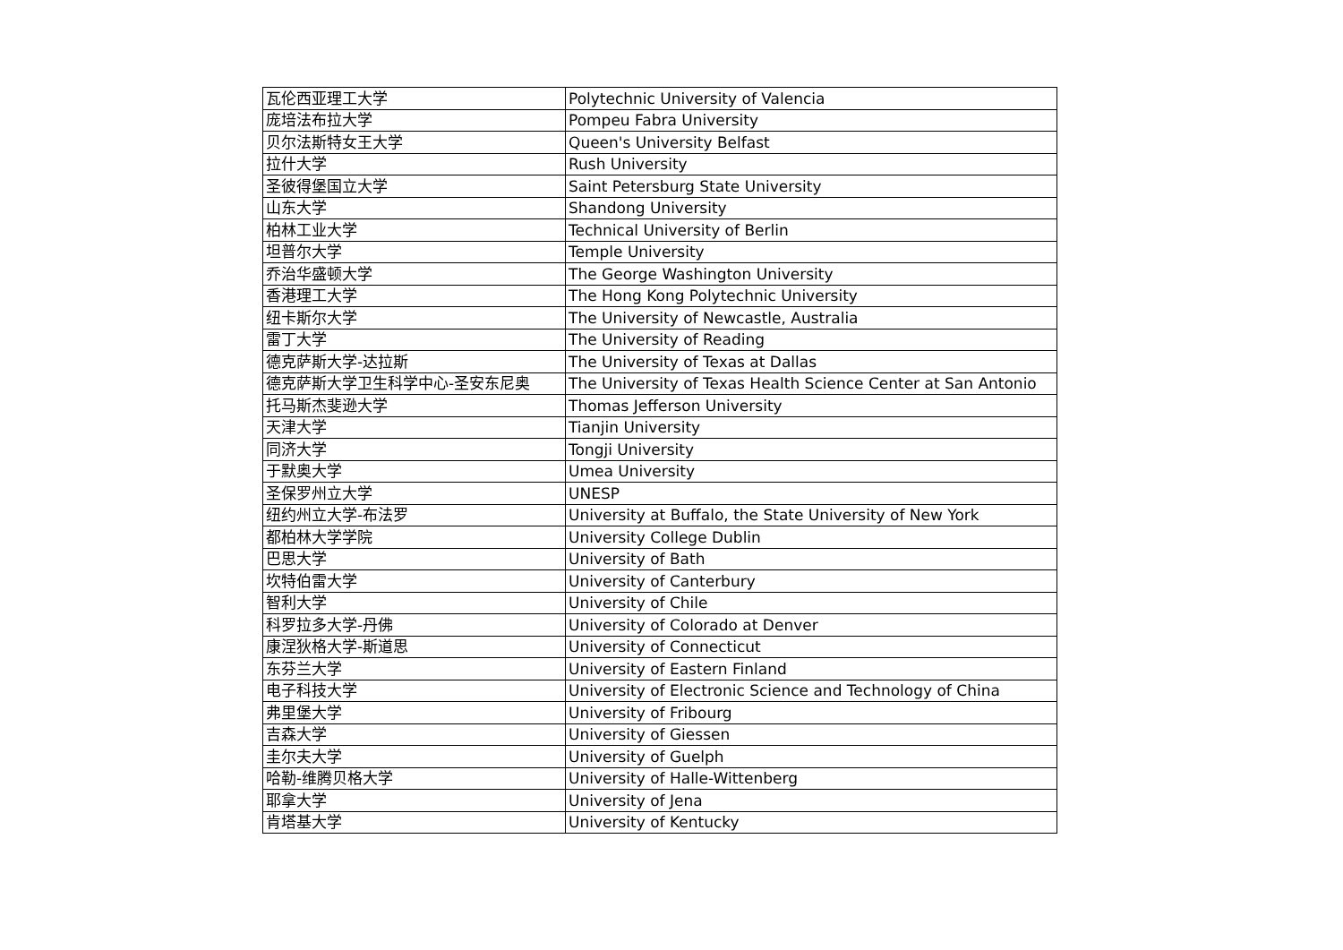| 瓦伦西亚理工大学 | Polytechnic University of Valencia |
| 庞培法布拉大学 | Pompeu Fabra University |
| 贝尔法斯特女王大学 | Queen's University Belfast |
| 拉什大学 | Rush University |
| 圣彼得堡国立大学 | Saint Petersburg State University |
| 山东大学 | Shandong University |
| 柏林工业大学 | Technical University of Berlin |
| 坦普尔大学 | Temple University |
| 乔治华盛顿大学 | The George Washington University |
| 香港理工大学 | The Hong Kong Polytechnic University |
| 纽卡斯尔大学 | The University of Newcastle, Australia |
| 雷丁大学 | The University of Reading |
| 德克萨斯大学-达拉斯 | The University of Texas at Dallas |
| 德克萨斯大学卫生科学中心-圣安东尼奥 | The University of Texas Health Science Center at San Antonio |
| 托马斯杰斐逊大学 | Thomas Jefferson University |
| 天津大学 | Tianjin University |
| 同济大学 | Tongji University |
| 于默奥大学 | Umea University |
| 圣保罗州立大学 | UNESP |
| 纽约州立大学-布法罗 | University at Buffalo, the State University of New York |
| 都柏林大学学院 | University College Dublin |
| 巴思大学 | University of Bath |
| 坎特伯雷大学 | University of Canterbury |
| 智利大学 | University of Chile |
| 科罗拉多大学-丹佛 | University of Colorado at Denver |
| 康涅狄格大学-斯道思 | University of Connecticut |
| 东芬兰大学 | University of Eastern Finland |
| 电子科技大学 | University of Electronic Science and Technology of China |
| 弗里堡大学 | University of Fribourg |
| 吉森大学 | University of Giessen |
| 圭尔夫大学 | University of Guelph |
| 哈勒-维腾贝格大学 | University of Halle-Wittenberg |
| 耶拿大学 | University of Jena |
| 肯塔基大学 | University of Kentucky |